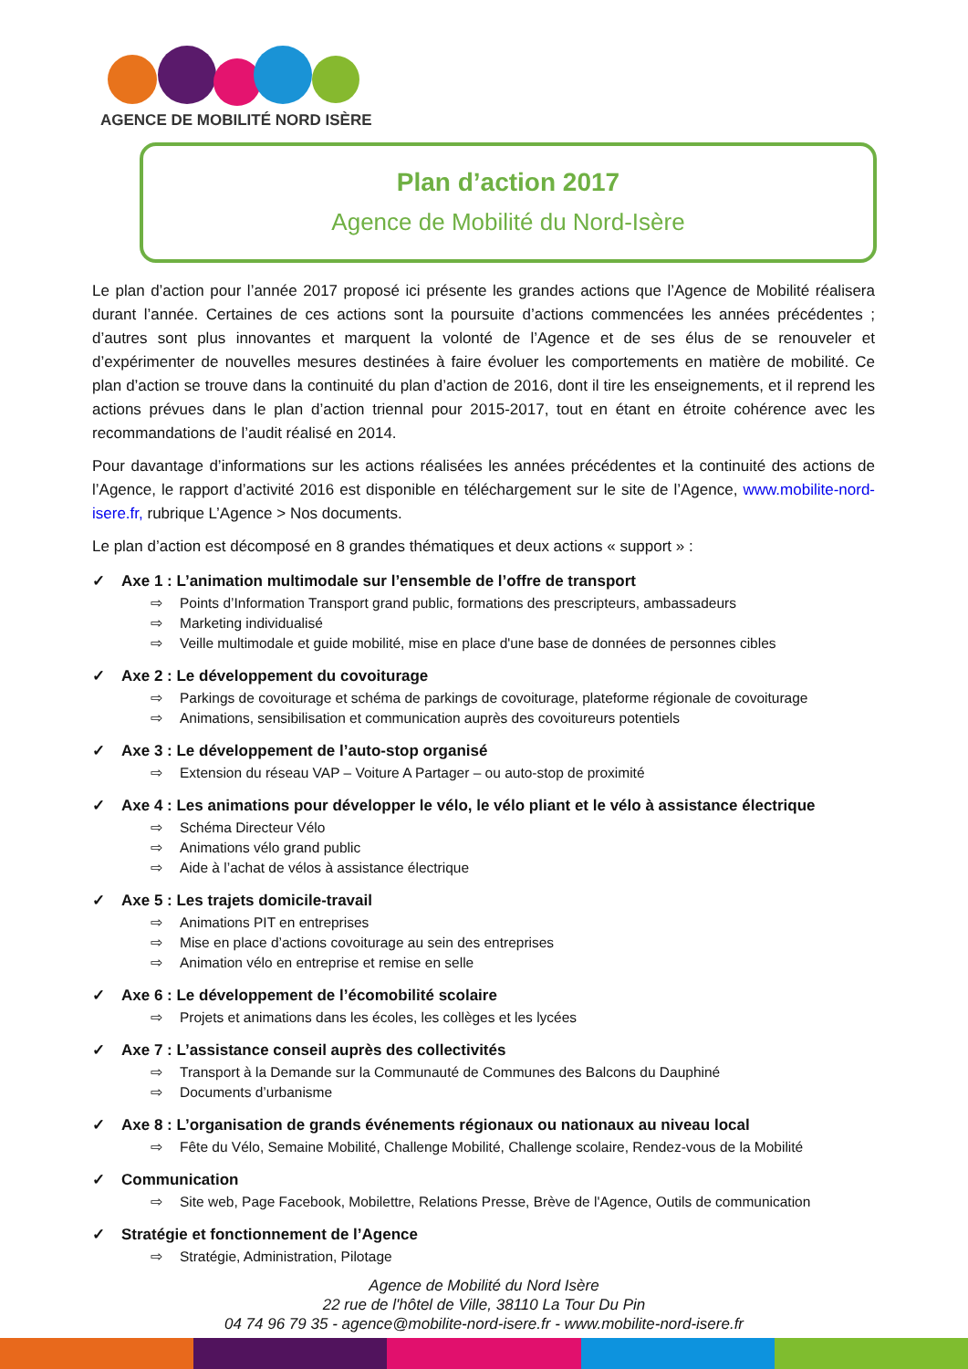AGENCE DE MOBILITÉ NORD ISÈRE
Plan d’action 2017
Agence de Mobilité du Nord-Isère
Le plan d’action pour l’année 2017 proposé ici présente les grandes actions que l’Agence de Mobilité réalisera durant l’année. Certaines de ces actions sont la poursuite d’actions commencées les années précédentes ; d’autres sont plus innovantes et marquent la volonté de l’Agence et de ses élus de se renouveler et d’expérimenter de nouvelles mesures destinées à faire évoluer les comportements en matière de mobilité. Ce plan d’action se trouve dans la continuité du plan d’action de 2016, dont il tire les enseignements, et il reprend les actions prévues dans le plan d’action triennal pour 2015-2017, tout en étant en étroite cohérence avec les recommandations de l’audit réalisé en 2014.
Pour davantage d’informations sur les actions réalisées les années précédentes et la continuité des actions de l’Agence, le rapport d’activité 2016 est disponible en téléchargement sur le site de l’Agence, www.mobilite-nord-isere.fr, rubrique L’Agence > Nos documents.
Le plan d’action est décomposé en 8 grandes thématiques et deux actions « support » :
✓ Axe 1 : L’animation multimodale sur l’ensemble de l’offre de transport
⇨ Points d’Information Transport grand public, formations des prescripteurs, ambassadeurs
⇨ Marketing individualisé
⇨ Veille multimodale et guide mobilité, mise en place d'une base de données de personnes cibles
✓ Axe 2 : Le développement du covoiturage
⇨ Parkings de covoiturage et schéma de parkings de covoiturage, plateforme régionale de covoiturage
⇨ Animations, sensibilisation et communication auprès des covoitureurs potentiels
✓ Axe 3 : Le développement de l’auto-stop organisé
⇨ Extension du réseau VAP – Voiture A Partager – ou auto-stop de proximité
✓ Axe 4 : Les animations pour développer le vélo, le vélo pliant et le vélo à assistance électrique
⇨ Schéma Directeur Vélo
⇨ Animations vélo grand public
⇨ Aide à l’achat de vélos à assistance électrique
✓ Axe 5 : Les trajets domicile-travail
⇨ Animations PIT en entreprises
⇨ Mise en place d’actions covoiturage au sein des entreprises
⇨ Animation vélo en entreprise et remise en selle
✓ Axe 6 : Le développement de l’écomobilité scolaire
⇨ Projets et animations dans les écoles, les collèges et les lycées
✓ Axe 7 : L’assistance conseil auprès des collectivités
⇨ Transport à la Demande sur la Communauté de Communes des Balcons du Dauphiné
⇨ Documents d’urbanisme
✓ Axe 8 : L’organisation de grands événements régionaux ou nationaux au niveau local
⇨ Fête du Vélo, Semaine Mobilité, Challenge Mobilité, Challenge scolaire, Rendez-vous de la Mobilité
✓ Communication
⇨ Site web, Page Facebook, Mobilettre, Relations Presse, Brève de l'Agence, Outils de communication
✓ Stratégie et fonctionnement de l’Agence
⇨ Stratégie, Administration, Pilotage
Agence de Mobilité du Nord Isère
22 rue de l'hôtel de Ville, 38110 La Tour Du Pin
04 74 96 79 35 - agence@mobilite-nord-isere.fr - www.mobilite-nord-isere.fr